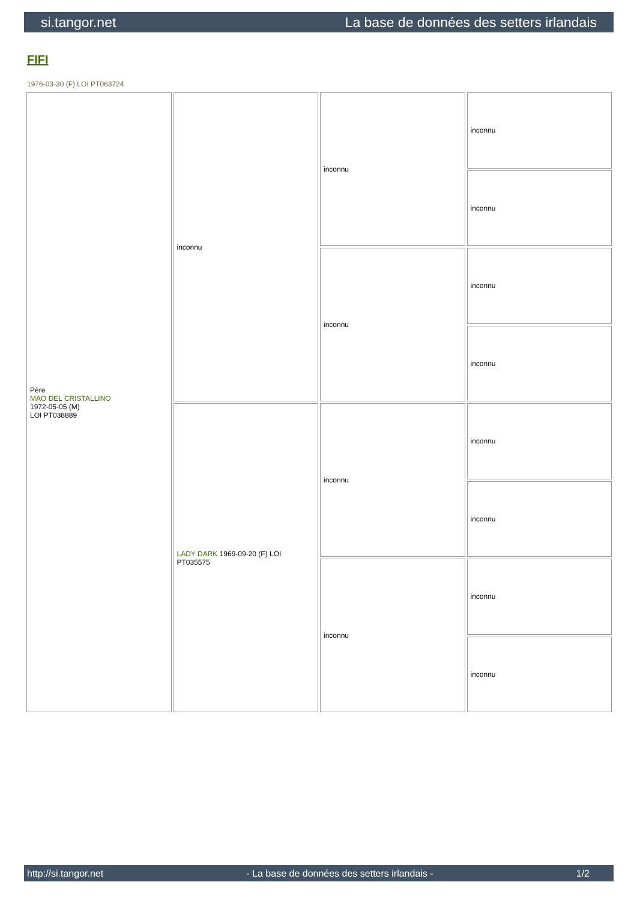si.tangor.net La base de données des setters irlandais
FIFI
1976-03-30 (F) LOI PT063724
| Père MAO DEL CRISTALLINO 1972-05-05 (M) LOI PT038889 | inconnu | inconnu | inconnu |
| | | | inconnu |
| | | inconnu | inconnu |
| | | | inconnu |
| | LADY DARK 1969-09-20 (F) LOI PT035575 | inconnu | inconnu |
| | | | inconnu |
| | | inconnu | inconnu |
| | | | inconnu |
http://si.tangor.net - La base de données des setters irlandais - 1/2